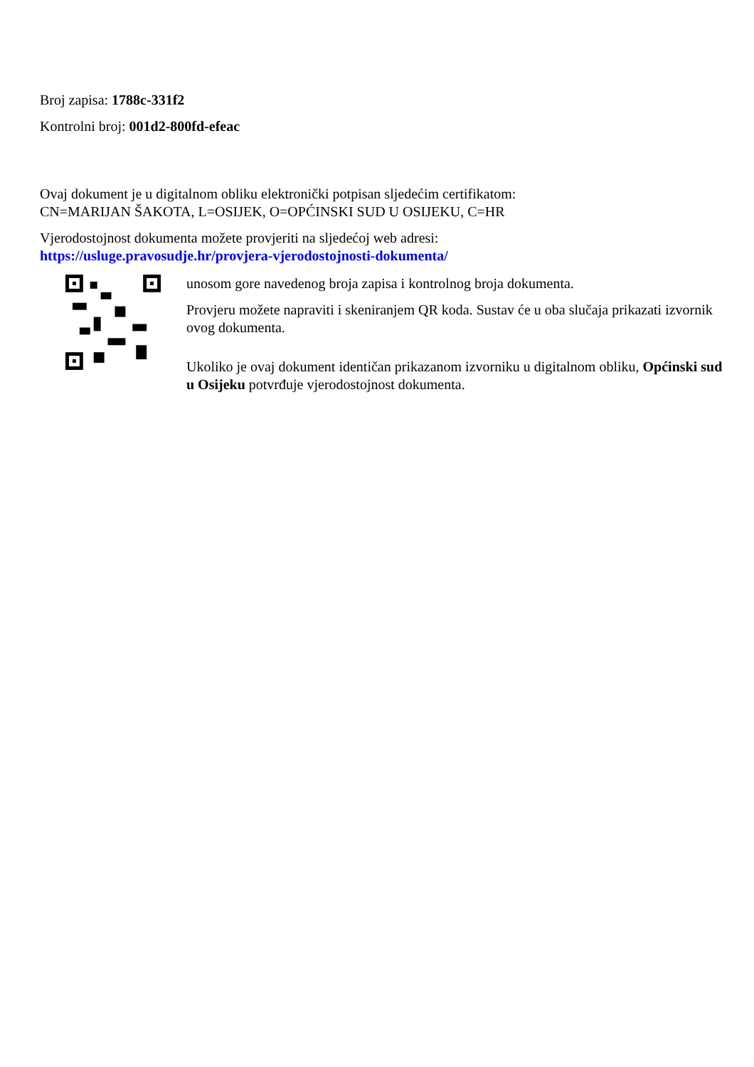Broj zapisa: 1788c-331f2
Kontrolni broj: 001d2-800fd-efeac
Ovaj dokument je u digitalnom obliku elektronički potpisan sljedećim certifikatom:
CN=MARIJAN ŠAKOTA, L=OSIJEK, O=OPĆINSKI SUD U OSIJEKU, C=HR
Vjerodostojnost dokumenta možete provjeriti na sljedećoj web adresi:
https://usluge.pravosudje.hr/provjera-vjerodostojnosti-dokumenta/
unosom gore navedenog broja zapisa i kontrolnog broja dokumenta.
Provjeru možete napraviti i skeniranjem QR koda. Sustav će u oba slučaja prikazati izvornik ovog dokumenta.
Ukoliko je ovaj dokument identičan prikazanom izvorniku u digitalnom obliku, Općinski sud u Osijeku potvrđuje vjerodostojnost dokumenta.